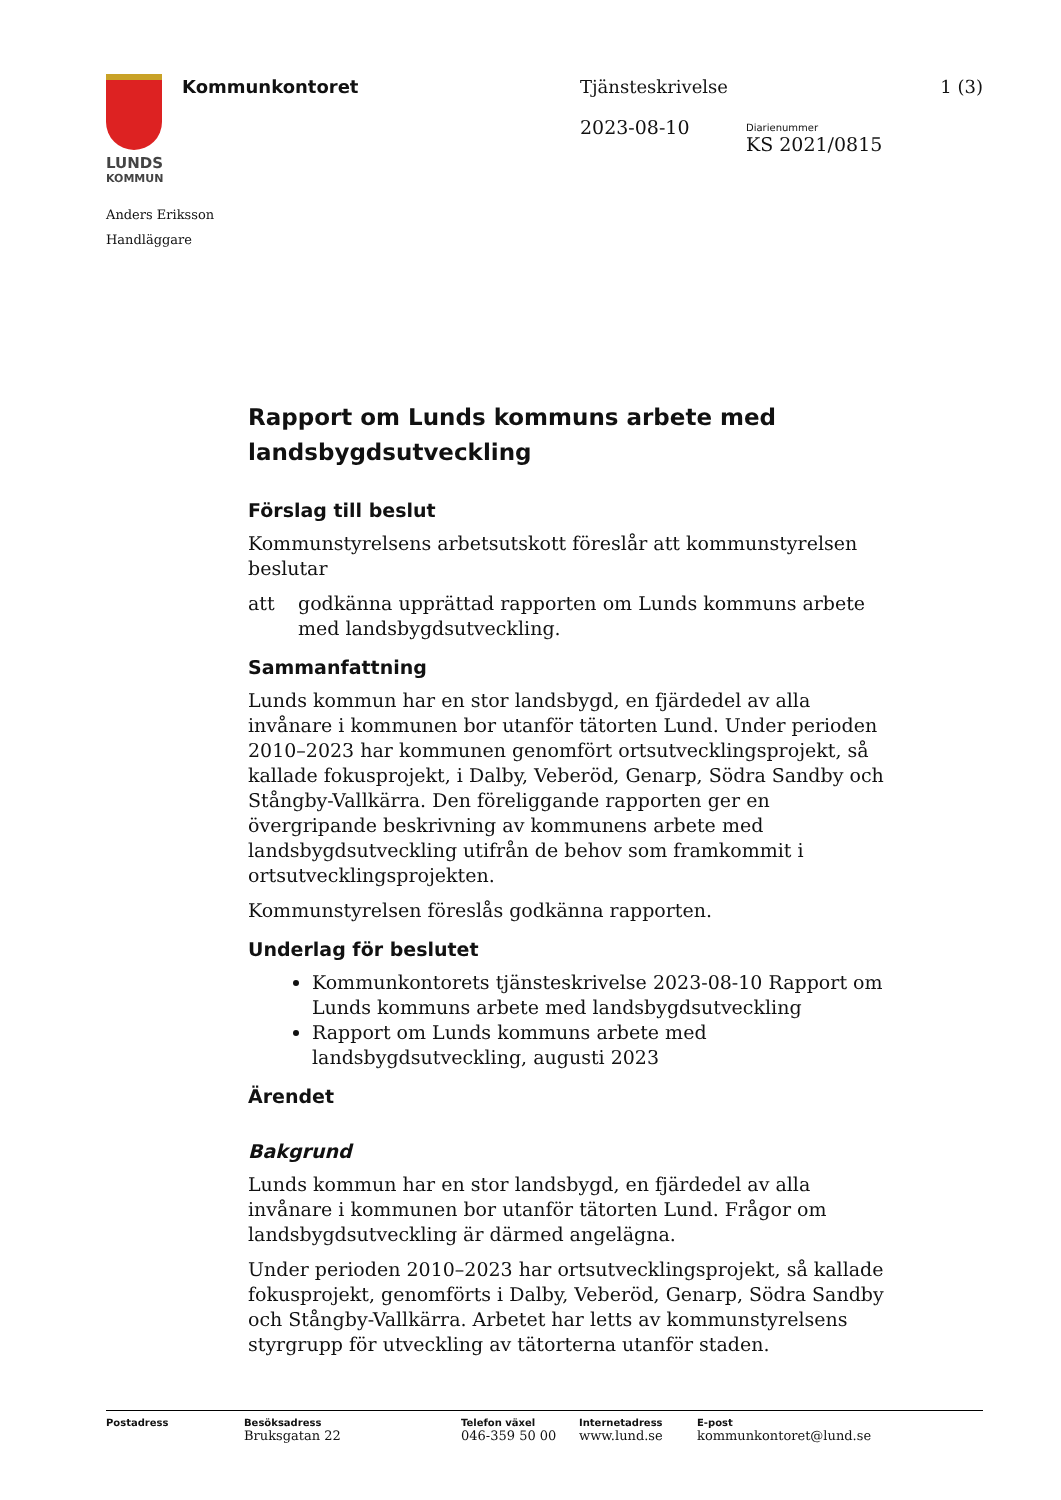LUNDS
KOMMUN
Kommunkontoret Tjänsteskrivelse 1 (3)
2023-08-10 Diarienummer
KS 2021/0815
Anders Eriksson
Handläggare
Rapport om Lunds kommuns arbete med landsbygdsutveckling
Förslag till beslut
Kommunstyrelsens arbetsutskott föreslår att kommunstyrelsen beslutar
att godkänna upprättad rapporten om Lunds kommuns arbete med landsbygdsutveckling.
Sammanfattning
Lunds kommun har en stor landsbygd, en fjärdedel av alla invånare i kommunen bor utanför tätorten Lund. Under perioden 2010–2023 har kommunen genomfört ortsutvecklingsprojekt, så kallade fokusprojekt, i Dalby, Veberöd, Genarp, Södra Sandby och Stångby-Vallkärra. Den föreliggande rapporten ger en övergripande beskrivning av kommunens arbete med landsbygdsutveckling utifrån de behov som framkommit i ortsutvecklingsprojekten.
Kommunstyrelsen föreslås godkänna rapporten.
Underlag för beslutet
Kommunkontorets tjänsteskrivelse 2023-08-10 Rapport om Lunds kommuns arbete med landsbygdsutveckling
Rapport om Lunds kommuns arbete med landsbygdsutveckling, augusti 2023
Ärendet
Bakgrund
Lunds kommun har en stor landsbygd, en fjärdedel av alla invånare i kommunen bor utanför tätorten Lund. Frågor om landsbygdsutveckling är därmed angelägna.
Under perioden 2010–2023 har ortsutvecklingsprojekt, så kallade fokusprojekt, genomförts i Dalby, Veberöd, Genarp, Södra Sandby och Stångby-Vallkärra. Arbetet har letts av kommunstyrelsens styrgrupp för utveckling av tätorterna utanför staden.
Postadress Besöksadress
Bruksgatan 22
Telefon växel
046-359 50 00
Internetadress
www.lund.se
E-post
kommunkontoret@lund.se